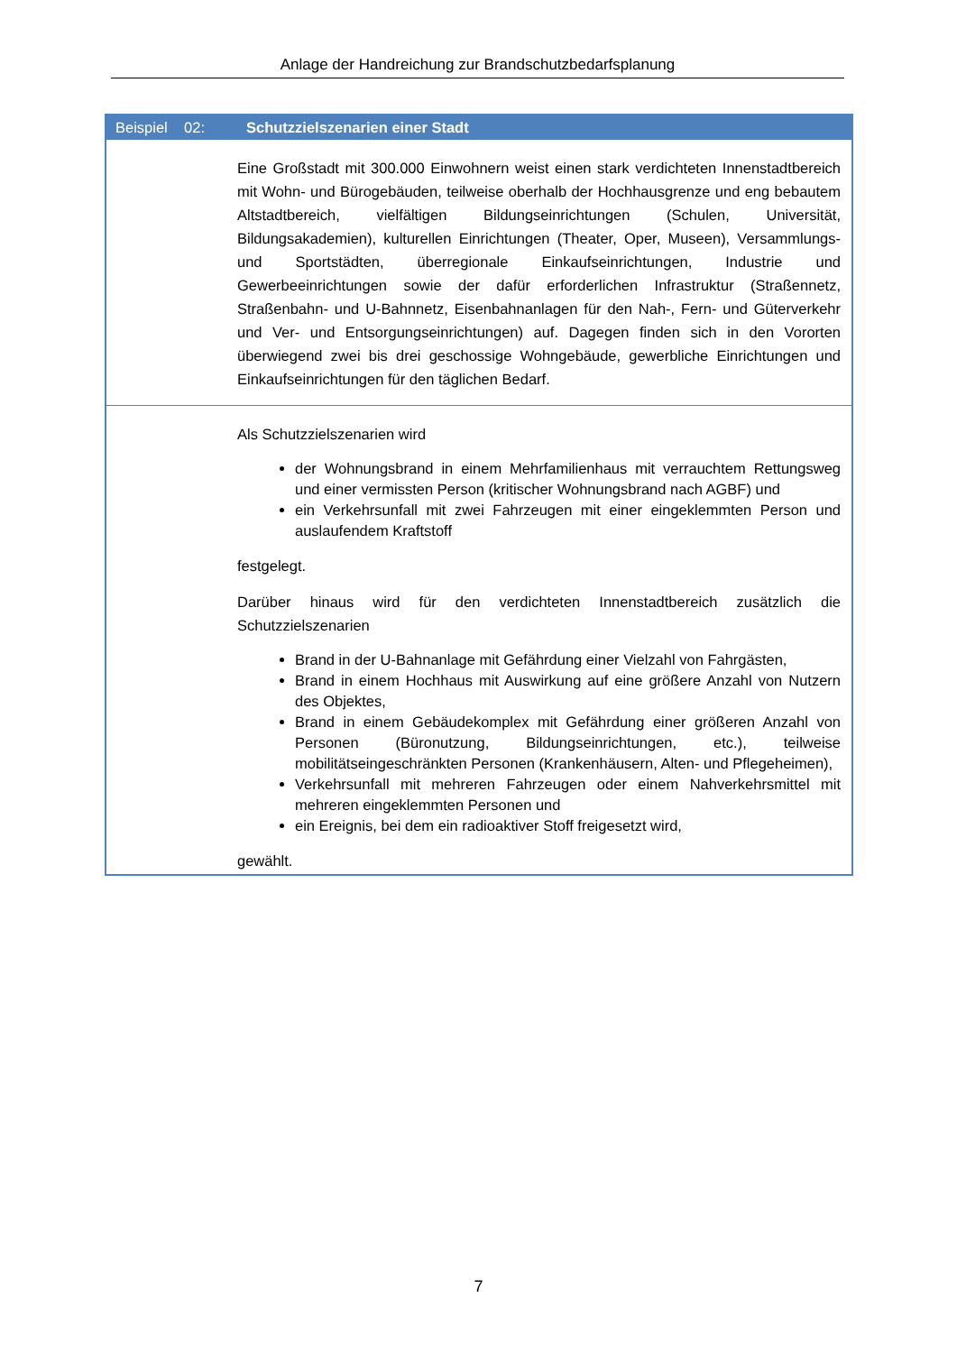Anlage der Handreichung zur Brandschutzbedarfsplanung
| Beispiel 02: | Schutzzielszenarien einer Stadt |
| --- | --- |
| | Eine Großstadt mit 300.000 Einwohnern weist einen stark verdichteten Innenstadtbereich mit Wohn- und Bürogebäuden, teilweise oberhalb der Hochhausgrenze und eng bebautem Altstadtbereich, vielfältigen Bildungseinrichtungen (Schulen, Universität, Bildungsakademien), kulturellen Einrichtungen (Theater, Oper, Museen), Versammlungs- und Sportstädten, überregionale Einkaufseinrichtungen, Industrie und Gewerbeeinrichtungen sowie der dafür erforderlichen Infrastruktur (Straßennetz, Straßenbahn- und U-Bahnnetz, Eisenbahnanlagen für den Nah-, Fern- und Güterverkehr und Ver- und Entsorgungseinrichtungen) auf. Dagegen finden sich in den Vororten überwiegend zwei bis drei geschossige Wohngebäude, gewerbliche Einrichtungen und Einkaufseinrichtungen für den täglichen Bedarf. |
| | Als Schutzzielszenarien wird der Wohnungsbrand in einem Mehrfamilienhaus mit verrauchtem Rettungsweg und einer vermissten Person (kritischer Wohnungsbrand nach AGBF) und ein Verkehrsunfall mit zwei Fahrzeugen mit einer eingeklemmten Person und auslaufendem Kraftstoff festgelegt. Darüber hinaus wird für den verdichteten Innenstadtbereich zusätzlich die Schutzzielszenarien Brand in der U-Bahnanlage mit Gefährdung einer Vielzahl von Fahrgästen, Brand in einem Hochhaus mit Auswirkung auf eine größere Anzahl von Nutzern des Objektes, Brand in einem Gebäudekomplex mit Gefährdung einer größeren Anzahl von Personen (Büronutzung, Bildungseinrichtungen, etc.), teilweise mobilitätseingeschränkten Personen (Krankenhäusern, Alten- und Pflegeheimen), Verkehrsunfall mit mehreren Fahrzeugen oder einem Nahverkehrsmittel mit mehreren eingeklemmten Personen und ein Ereignis, bei dem ein radioaktiver Stoff freigesetzt wird, gewählt. |
7